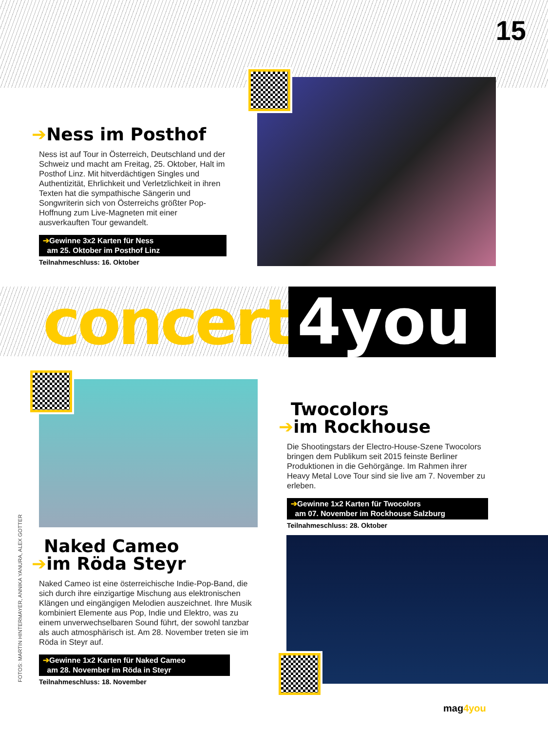15
➔Ness im Posthof
Ness ist auf Tour in Österreich, Deutschland und der Schweiz und macht am Freitag, 25. Oktober, Halt im Posthof Linz. Mit hitverdächtigen Singles und Authentizität, Ehrlichkeit und Verletzlichkeit in ihren Texten hat die sympathische Sängerin und Songwriterin sich von Österreichs größter Pop-Hoffnung zum Live-Magneten mit einer ausverkauften Tour gewandelt.
➔Gewinne 3x2 Karten für Ness
am 25. Oktober im Posthof Linz
Teilnahmeschluss: 16. Oktober
concert 4you
Naked Cameo
➔im Röda Steyr
Naked Cameo ist eine österreichische Indie-Pop-Band, die sich durch ihre einzigartige Mischung aus elektronischen Klängen und eingängigen Melodien auszeichnet. Ihre Musik kombiniert Elemente aus Pop, Indie und Elektro, was zu einem unverwechselbaren Sound führt, der sowohl tanzbar als auch atmosphärisch ist. Am 28. November treten sie im Röda in Steyr auf.
➔Gewinne 1x2 Karten für Naked Cameo
am 28. November im Röda in Steyr
Teilnahmeschluss: 18. November
Twocolors
➔im Rockhouse
Die Shootingstars der Electro-House-Szene Twocolors bringen dem Publikum seit 2015 feinste Berliner Produktionen in die Gehörgänge. Im Rahmen ihrer Heavy Metal Love Tour sind sie live am 7. November zu erleben.
➔Gewinne 1x2 Karten für Twocolors
am 07. November im Rockhouse Salzburg
Teilnahmeschluss: 28. Oktober
FOTOS: MARTIN HINTERMAYER, ANNIKA YANURA, ALEX GOTTER
mag4you